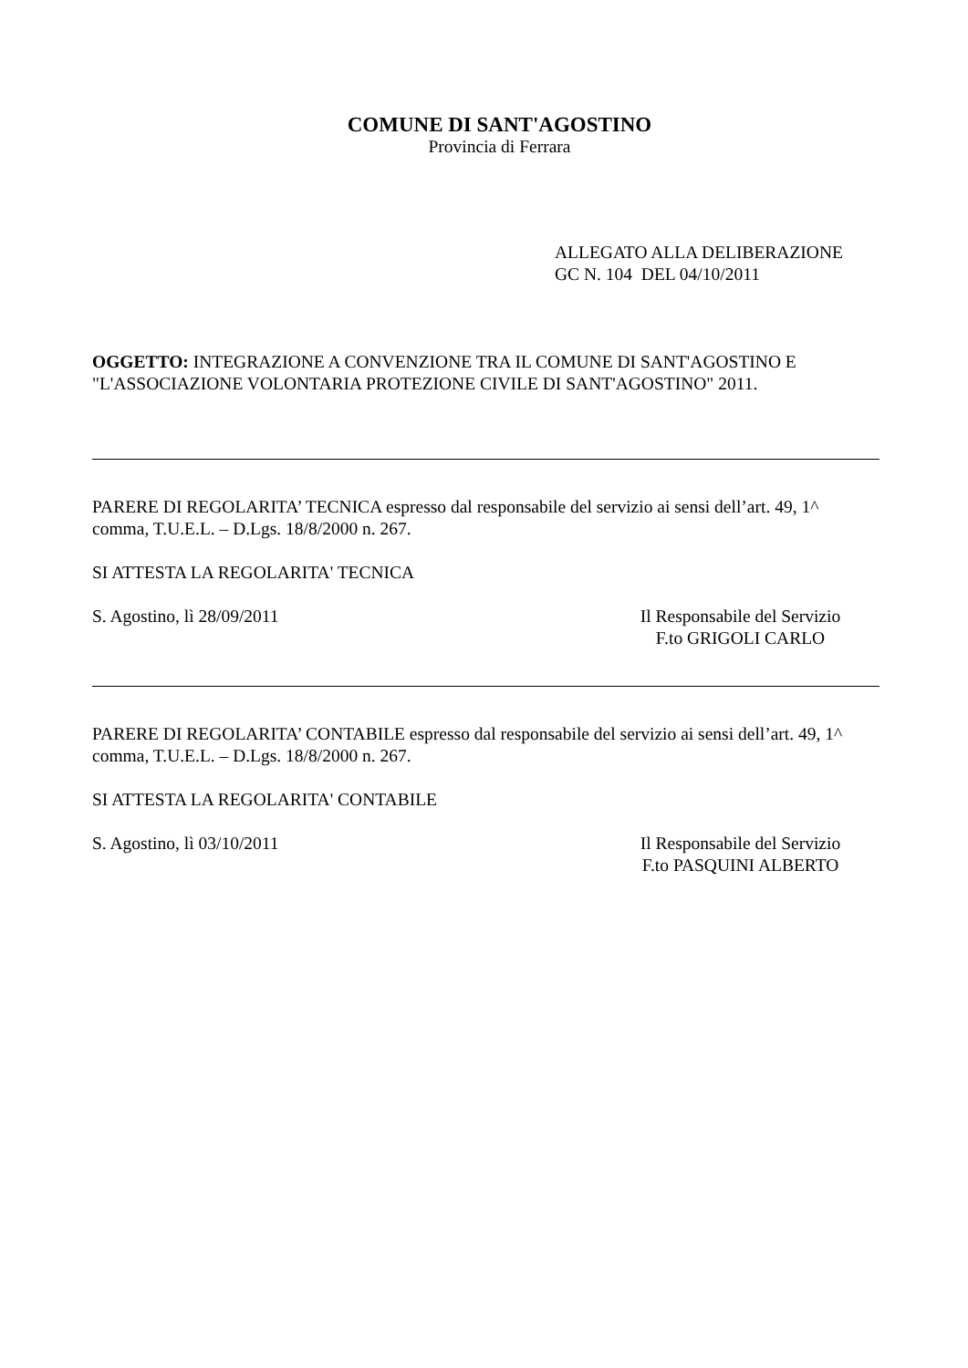COMUNE DI SANT'AGOSTINO
Provincia di Ferrara
ALLEGATO ALLA DELIBERAZIONE
GC N. 104 DEL 04/10/2011
OGGETTO: INTEGRAZIONE A CONVENZIONE TRA IL COMUNE DI SANT'AGOSTINO E "L'ASSOCIAZIONE VOLONTARIA PROTEZIONE CIVILE DI SANT'AGOSTINO" 2011.
PARERE DI REGOLARITA’ TECNICA espresso dal responsabile del servizio ai sensi dell’art. 49, 1^ comma, T.U.E.L. – D.Lgs. 18/8/2000 n. 267.
SI ATTESTA LA REGOLARITA' TECNICA
S. Agostino, lì 28/09/2011 Il Responsabile del Servizio
F.to GRIGOLI CARLO
PARERE DI REGOLARITA’ CONTABILE espresso dal responsabile del servizio ai sensi dell’art. 49, 1^ comma, T.U.E.L. – D.Lgs. 18/8/2000 n. 267.
SI ATTESTA LA REGOLARITA' CONTABILE
S. Agostino, lì 03/10/2011 Il Responsabile del Servizio
F.to PASQUINI ALBERTO